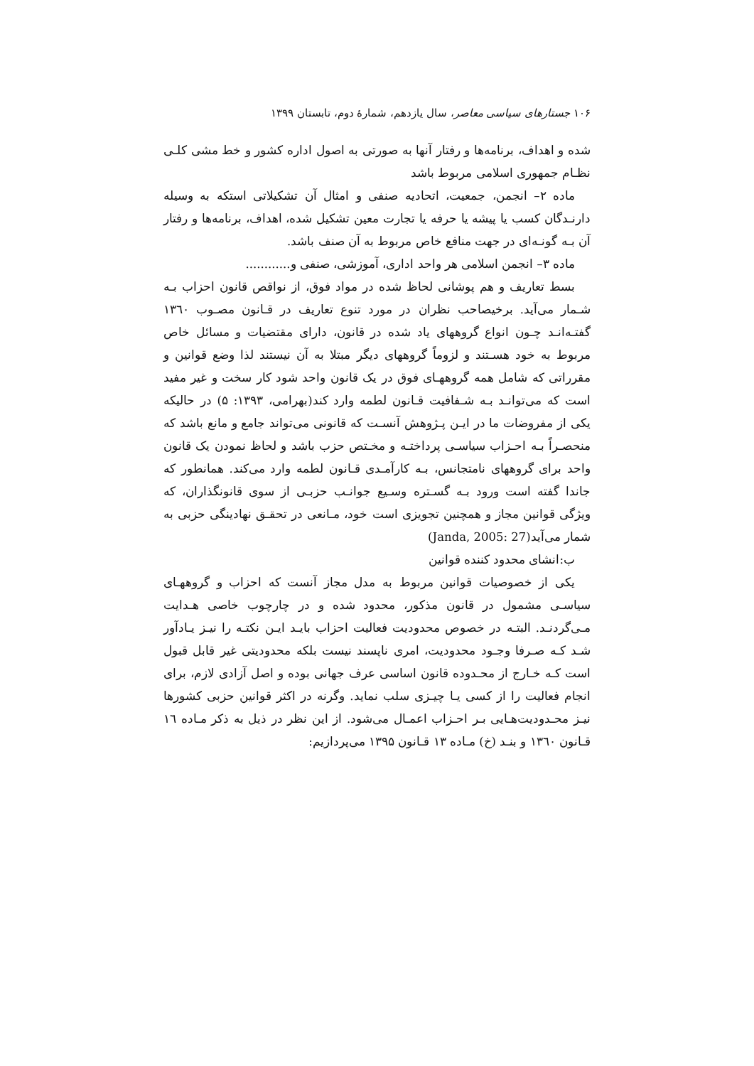۱۰۶ جستارهای سیاسی معاصر، سال یازدهم، شمارهٔ دوم، تابستان ۱۳۹۹
شده و اهداف، برنامەها و رفتار آنها به صورتی به اصول اداره کشور و خط مشی کلـی نظـام جمهوری اسلامی مربوط باشد
ماده ۲– انجمن، جمعیت، اتحادیه صنفی و امثال آن تشکیلاتی استکه به وسیله دارنـدگان کسب یا پیشه یا حرفه یا تجارت معین تشکیل شده، اهداف، برنامەها و رفتار آن بـه گونـه‌ای در جهت منافع خاص مربوط به آن صنف باشد.
ماده ۳– انجمن اسلامی هر واحد اداری، آموزشی، صنفی و............
بسط تعاریف و هم پوشانی لحاظ شده در مواد فوق، از نواقص قانون احزاب بـه شـمار می‌آید. برخیصاحب نظران در مورد تنوع تعاریف در قـانون مصـوب ۱۳٦۰ گفتـه‌انـد چـون انواع گروههای یاد شده در قانون، دارای مقتضیات و مسائل خاص مربوط به خود هسـتند و لزوماً گروههای دیگر مبتلا به آن نیستند لذا وضع قوانین و مقرراتی که شامل همه گروههـای فوق در یک قانون واحد شود کار سخت و غیر مفید است که می‌توانـد بـه شـفافیت قـانون لطمه وارد کند(بهرامی، ۱۳۹۳: ۵) در حالیکه یکی از مفروضات ما در ایـن پـژوهش آنسـت که قانونی می‌تواند جامع و مانع باشد که منحصـراً بـه احـزاب سیاسـی پرداختـه و مخـتص حزب باشد و لحاظ نمودن یک قانون واحد برای گروههای نامتجانس، بـه کارآمـدی قـانون لطمه وارد می‌کند. همانطور که جاندا گفته است ورود بـه گسـتره وسـیع جوانـب حزبـی از سوی قانونگذاران، که ویژگی قوانین مجاز و همچنین تجویزی است خود، مـانعی در تحقـق نهادینگی حزبی به شمار می‌آید(Janda, 2005: 27)
ب:انشای محدود کننده قوانین
یکی از خصوصیات قوانین مربوط به مدل مجاز آنست که احزاب و گروههـای سیاسـی مشمول در قانون مذکور، محدود شده و در چارچوب خاصی هـدایت مـی‌گردنـد. البتـه در خصوص محدودیت فعالیت احزاب بایـد ایـن نکتـه را نیـز یـادآور شـد کـه صـرفا وجـود محدودیت، امری ناپسند نیست بلکه محدودیتی غیر قابل قبول است کـه خـارج از محـدوده قانون اساسی عرف جهانی بوده و اصل آزادی لازم، برای انجام فعالیت را از کسی یـا چیـزی سلب نماید. وگرنه در اکثر قوانین حزبی کشورها نیـز محـدودیت‌هـایی بـر احـزاب اعمـال می‌شود. از این نظر در ذیل به ذکر مـاده ۱٦ قـانون ۱۳٦۰ و بنـد (خ) مـاده ۱۳ قـانون ۱۳۹۵ می‌پردازیم: